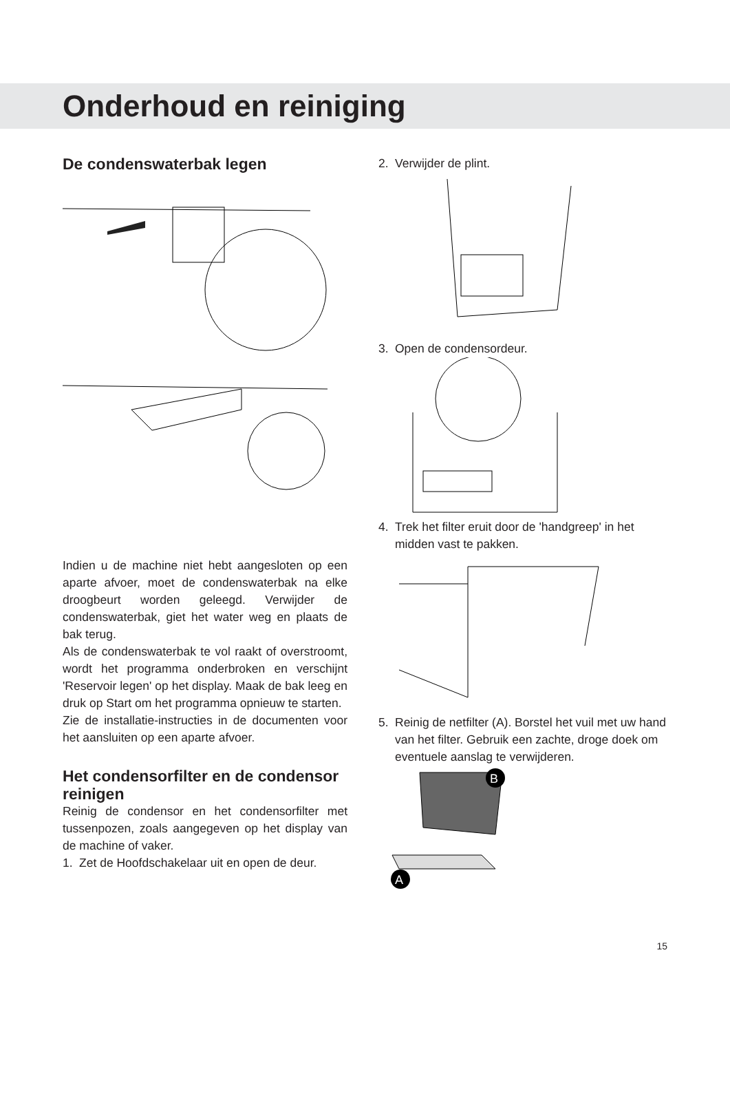Onderhoud en reiniging
De condenswaterbak legen
Indien u de machine niet hebt aangesloten op een aparte afvoer, moet de condenswaterbak na elke droogbeurt worden geleegd. Verwijder de condenswaterbak, giet het water weg en plaats de bak terug.
Als de condenswaterbak te vol raakt of overstroomt, wordt het programma onderbroken en verschijnt 'Reservoir legen' op het display. Maak de bak leeg en druk op Start om het programma opnieuw te starten.
Zie de installatie-instructies in de documenten voor het aansluiten op een aparte afvoer.
Het condensorfilter en de condensor reinigen
Reinig de condensor en het condensorfilter met tussenpozen, zoals aangegeven op het display van de machine of vaker.
1. Zet de Hoofdschakelaar uit en open de deur.
2. Verwijder de plint.
3. Open de condensordeur.
4. Trek het filter eruit door de 'handgreep' in het midden vast te pakken.
5. Reinig de netfilter (A). Borstel het vuil met uw hand van het filter. Gebruik een zachte, droge doek om eventuele aanslag te verwijderen.
A
B
15